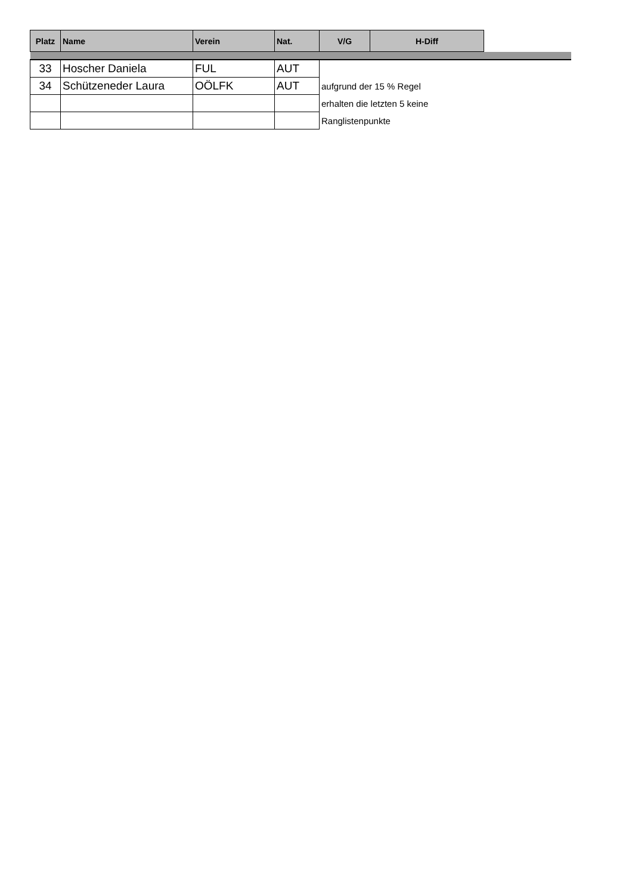| Platz | Name | Verein | Nat. | V/G | H-Diff | |
| --- | --- | --- | --- | --- | --- | --- |
| 33 | Hoscher Daniela | FUL | AUT | | | |
| 34 | Schützeneder Laura | OÖLFK | AUT | aufgrund der 15 % Regel | | |
| | | | | erhalten die letzten 5 keine | | |
| | | | | Ranglistenpunkte | | |